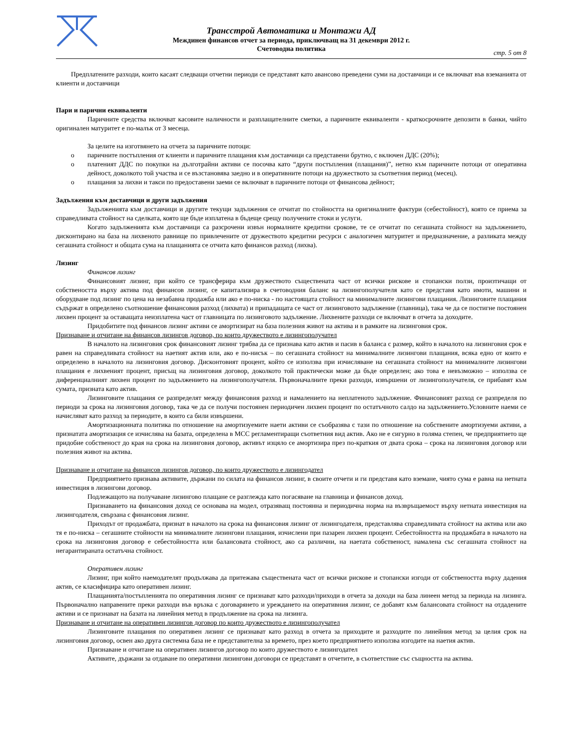Трансстрой Автоматика и Монтажи АД
Междинен финансов отчет за периода, приключващ на 31 декември 2012 г.
Счетоводна политика
стр. 5 от 8
Предплатените разходи, които касаят следващи отчетни периоди се представят като авансово преведени суми на доставчици и се включват във вземанията от клиенти и доставчици
Пари и парични еквиваленти
Паричните средства включват касовите наличности и разплащателните сметки, а паричните еквиваленти - краткосрочните депозити в банки, чийто оригинален матуритет е по-малък от 3 месеца.
За целите на изготвянето на отчета за паричните потоци:
o паричните постъпления от клиенти и паричните плащания към доставчици са представени брутно, с включен ДДС (20%);
o платеният ДДС по покупки на дълготрайни активи се посочва като “други постъпления (плащания)”, нетно към паричните потоци от оперативна дейност, доколкото той участва и се възстановява заедно и в оперативните потоци на дружеството за съответния период (месец).
o плащания за лихви и такси по предоставени заеми се включват в паричните потоци от финансова дейност;
Задължения към доставчици и други задължения
Задълженията към доставчици и другите текущи задължения се отчитат по стойността на оригиналните фактури (себестойност), която се приема за справедливата стойност на сделката, която ще бъде изплатена в бъдеще срещу получените стоки и услуги.
Когато задълженията към доставчици са разсрочени извън нормалните кредитни срокове, те се отчитат по сегашната стойност на задължението, дисконтирано на база на лихвеното равнище по привлечените от дружеството кредитни ресурси с аналогичен матуритет и предназначение, а разликата между сегашната стойност и общата сума на плащанията се отчита като финансов разход (лихва).
Лизинг
Финансов лизинг
Финансовият лизинг, при който се трансферира към дружеството съществената част от всички рискове и стопански ползи, произтичащи от собствеността върху актива под финансов лизинг, се капитализира в счетоводния баланс на лизингополучателя като се представя като имоти, машини и оборудване под лизинг по цена на незабавна продажба или ако е по-ниска - по настоящата стойност на минималните лизингови плащания. Лизинговите плащания съдържат в определено съотношение финансовия разход (лихвата) и припадащата се част от лизинговото задължение (главница), така че да се постигне постоянен лихвен процент за оставащата неизплатена част от главницата по лизинговото задължение. Лихвените разходи се включват в отчета за доходите.
Придобитите под финансов лизинг активи се амортизират на база полезния живот на актива и в рамките на лизинговия срок.
Признаване и отчитане на финансов лизингов договор, по които дружеството е лизингополучател
В началото на лизинговия срок финансовият лизинг трябва да се признава като актив и пасив в баланса с размер, който в началото на лизинговия срок е равен на справедливата стойност на наетият актив или, ако е по-нисък – по сегашната стойност на минималните лизингови плащания, всяка едно от които е определено в началото на лизинговия договор. Дисконтовият процент, който се използва при изчисляване на сегашната стойност на минималните лизингови плащания е лихвеният процент, присъщ на лизинговия договор, доколкото той практически може да бъде определен; ако това е невъзможно – използва се диференциалният лихвен процент по задължението на лизингополучателя. Първоначалните преки разходи, извършени от лизингополучателя, се прибавят към сумата, призната като актив.
Лизинговите плащания се разпределят между финансовия разход и намалението на неплатеното задължение. Финансовият разход се разпределя по периоди за срока на лизинговия договор, така че да се получи постоянен периодичен лихвен процент по остатъчното салдо на задължението.Условните наеми се начисляват като разход за периодите, в които са били извършени.
Амортизационната политика по отношение на амортизуемите наети активи се съобразява с тази по отношение на собствените амортизуеми активи, а признатата амортизация се изчислява на базата, определена в МСС регламентиращи съответния вид актив. Ако не е сигурно в голяма степен, че предприятието ще придобие собственост до края на срока на лизинговия договор, активът изцяло се амортизира през по-краткия от двата срока – срока на лизинговия договор или полезния живот на актива.
Признаване и отчитане на финансов лизингов договор, по които дружеството е лизингодател
Предприятието признава активите, държани по силата на финансов лизинг, в своите отчети и ги представя като вземане, чиято сума е равна на нетната инвестиция в лизингови договор.
Подлежащото на получаване лизингово плащане се разглежда като погасяване на главница и финансов доход.
Признаването на финансовия доход се основава на модел, отразяващ постоянна и периодична норма на възвръщаемост върху нетната инвестиция на лизингодателя, свързана с финансовия лизинг.
Приходът от продажбата, признат в началото на срока на финансовия лизинг от лизингодателя, представлява справедливата стойност на актива или ако тя е по-ниска – сегашните стойности на минималните лизингови плащания, изчислени при пазарен лихвен процент. Себестойността на продажбата в началото на срока на лизинговия договор е себестойността или балансовата стойност, ако са различни, на наетата собственост, намалена със сегашната стойност на негарантираната остатъчна стойност.
Оперативен лизинг
Лизинг, при който наемодателят продължава да притежава съществената част от всички рискове и стопански изгоди от собствеността върху дадения актив, се класифицира като оперативен лизинг.
Плащанията/постъпленията по оперативния лизинг се признават като разходи/приходи в отчета за доходи на база линеен метод за периода на лизинга. Първоначално направените преки разходи във връзка с договарянето и уреждането на оперативния лизинг, се добавят към балансовата стойност на отдадените активи и се признават на базата на линейния метод в продължение на срока на лизинга.
Признаване и отчитане на оперативен лизингов договор по които дружеството е лизингополучател
Лизинговите плащания по оперативен лизинг се признават като разход в отчета за приходите и разходите по линейния метод за целия срок на лизинговия договор, освен ако друга системна база не е представителна за времето, през което предприятието използва изгодите на наетия актив.
Признаване и отчитане на оперативен лизингов договор по които дружеството е лизингодател
Активите, държани за отдаване по оперативни лизингови договори се представят в отчетите, в съответствие със същността на актива.